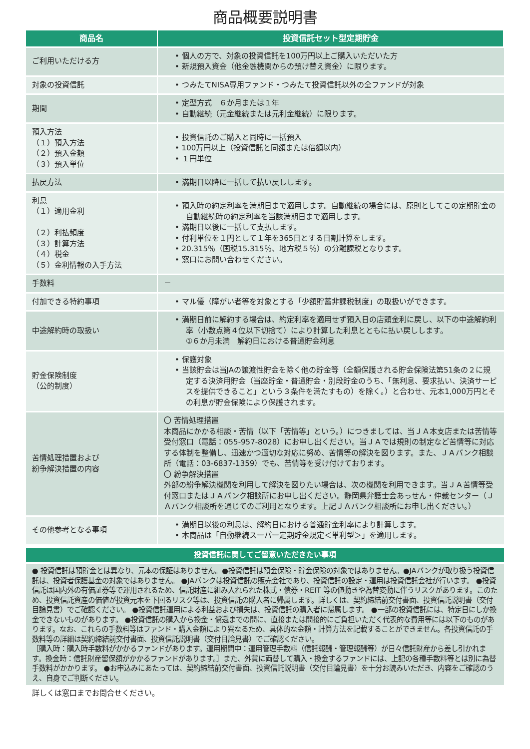商品概要説明書
| 商品名 | 投資信託セット型定期貯金 |
| --- | --- |
| ご利用いただける方 | • 個人の方で、対象の投資信託を100万円以上ご購入いただいた方 • 新規預入資金（他金融機関からの預け替え資金）に限ります。 |
| 対象の投資信託 | • つみたてNISA専用ファンド・つみたて投資信託以外の全ファンドが対象 |
| 期間 | • 定型方式 ６か月または１年 • 自動継続（元金継続または元利金継続）に限ります。 |
| 預入方法 （１）預入方法 （２）預入金額 （３）預入単位 | • 投資信託のご購入と同時に一括預入 • 100万円以上（投資信託と同額または倍額以内） • １円単位 |
| 払戻方法 | • 満期日以降に一括して払い戻しします。 |
| 利息 （１）適用金利 （２）利払頻度 （３）計算方法 （４）税金 （５）金利情報の入手方法 | • 預入時の約定利率を満期日まで適用します。自動継続の場合には、原則としてこの定期貯金の自動継続時の約定利率を当該満期日まで適用します。 • 満期日以後に一括して支払します。 • 付利単位を１円として１年を365日とする日割計算をします。 • 20.315％（国税15.315％、地方税５％）の分離課税となります。 • 窓口にお問い合わせください。 |
| 手数料 | － |
| 付加できる特約事項 | • マル優（障がい者等を対象とする「少額貯蓄非課税制度」の取扱いができます。 |
| 中途解約時の取扱い | • 満期日前に解約する場合は、約定利率を適用せず預入日の店頭金利に戻し、以下の中途解約利率（小数点第４位以下切捨て）により計算した利息とともに払い戻しします。 ①６か月未満 解約日における普通貯金利息 |
| 貯金保険制度 （公的制度） | • 保護対象 • 当該貯金は当JAの譲渡性貯金を除く他の貯金等（全額保護される貯金保険法第51条の２に規定する決済用貯金（当座貯金・普通貯金・別段貯金のうち、「無利息、要求払い、決済サービスを提供できること」という３条件を満たすもの）を除く。）と合わせ、元本1,000万円とその利息が貯金保険により保護されます。 |
| 苦情処理措置および 紛争解決措置の内容 | 〇 苦情処理措置 本商品にかかる相談・苦情（以下「苦情等」という。）につきましては、当ＪＡ本支店または苦情等受付窓口（電話：055-957-8028）にお申し出ください。当ＪＡでは規則の制定など苦情等に対応する体制を整備し、迅速かつ適切な対応に努め、苦情等の解決を図ります。また、ＪＡバンク相談所（電話：03-6837-1359）でも、苦情等を受け付けております。 〇 紛争解決措置 外部の紛争解決機関を利用して解決を図りたい場合は、次の機関を利用できます。当ＪＡ苦情等受付窓口またはＪＡバンク相談所にお申し出ください。静岡県弁護士会あっせん・仲裁センター（ＪＡバンク相談所を通じてのご利用となります。上記ＪＡバンク相談所にお申し出ください。） |
| その他参考となる事項 | • 満期日以後の利息は、解約日における普通貯金利率により計算します。 • 本商品は「自動継続スーパー定期貯金規定＜単利型＞」を適用します。 |
投資信託に関してご留意いただきたい事項
● 投資信託は預貯金とは異なり、元本の保証はありません。●投資信託は預金保険・貯金保険の対象ではありません。●JAバンクが取り扱う投資信託は、投資者保護基金の対象ではありません。 ●JAバンクは投資信託の販売会社であり、投資信託の設定・運用は投資信託会社が行います。 ●投資信託は国内外の有価証券等で運用されるため、信託財産に組み入れられた株式・債券・REIT 等の値動きや為替変動に伴うリスクがあります。このため、投資信託資産の価値が投資元本を下回るリスク等は、投資信託の購入者に帰属します。詳しくは、契約締結前交付書面、投資信託説明書（交付目論見書）でご確認ください。 ●投資信託運用による利益および損失は、投資信託の購入者に帰属します。 ●一部の投資信託には、特定日にしか換金できないものがあります。 ●投資信託の購入から換金・償還までの間に、直接または間接的にご負担いただく代表的な費用等には以下のものがあります。なお、これらの手数料等はファンド・購入金額により異なるため、具体的な金額・計算方法を記載することができません。各投資信託の手数料等の詳細は契約締結前交付書面、投資信託説明書（交付目論見書）でご確認ください。
［購入時：購入時手数料がかかるファンドがあります。運用期間中：運用管理手数料（信託報酬・管理報酬等）が日々信託財産から差し引かれます。換金時：信託財産留保額がかかるファンドがあります。］また、外貨に両替して購入・換金するファンドには、上記の各種手数料等とは別に為替手数料がかかります。 ●お申込みにあたっては、契約締結前交付書面、投資信託説明書（交付目論見書）を十分お読みいただき、内容をご確認のうえ、自身でご判断ください。
詳しくは窓口までお問合せください。